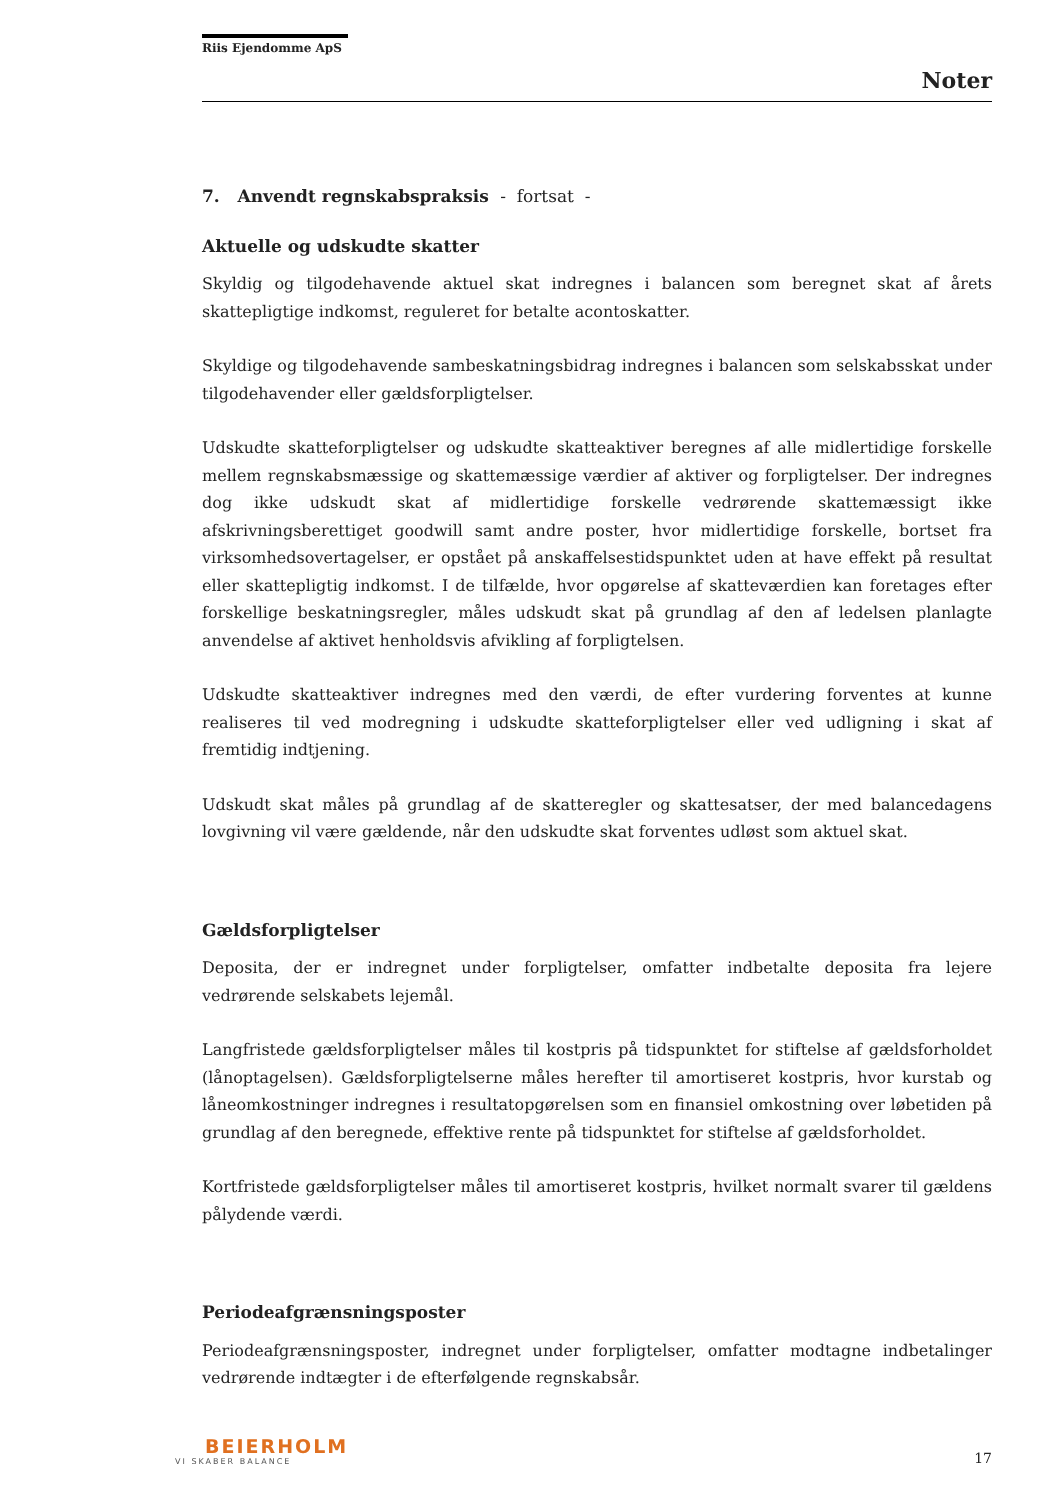Riis Ejendomme ApS
Noter
7. Anvendt regnskabspraksis - fortsat -
Aktuelle og udskudte skatter
Skyldig og tilgodehavende aktuel skat indregnes i balancen som beregnet skat af årets skattepligtige indkomst, reguleret for betalte acontoskatter.
Skyldige og tilgodehavende sambeskatningsbidrag indregnes i balancen som selskabsskat under tilgodehavender eller gældsforpligtelser.
Udskudte skatteforpligtelser og udskudte skatteaktiver beregnes af alle midlertidige forskelle mellem regnskabsmæssige og skattemæssige værdier af aktiver og forpligtelser. Der indregnes dog ikke udskudt skat af midlertidige forskelle vedrørende skattemæssigt ikke afskrivningsberettiget goodwill samt andre poster, hvor midlertidige forskelle, bortset fra virksomhedsovertagelser, er opstået på anskaffelsestidspunktet uden at have effekt på resultat eller skattepligtig indkomst. I de tilfælde, hvor opgørelse af skatteværdien kan foretages efter forskellige beskatningsregler, måles udskudt skat på grundlag af den af ledelsen planlagte anvendelse af aktivet henholdsvis afvikling af forpligtelsen.
Udskudte skatteaktiver indregnes med den værdi, de efter vurdering forventes at kunne realiseres til ved modregning i udskudte skatteforpligtelser eller ved udligning i skat af fremtidig indtjening.
Udskudt skat måles på grundlag af de skatteregler og skattesatser, der med balancedagens lovgivning vil være gældende, når den udskudte skat forventes udløst som aktuel skat.
Gældsforpligtelser
Deposita, der er indregnet under forpligtelser, omfatter indbetalte deposita fra lejere vedrørende selskabets lejemål.
Langfristede gældsforpligtelser måles til kostpris på tidspunktet for stiftelse af gældsforholdet (lånoptagelsen). Gældsforpligtelserne måles herefter til amortiseret kostpris, hvor kurstab og låneomkostninger indregnes i resultatopgørelsen som en finansiel omkostning over løbetiden på grundlag af den beregnede, effektive rente på tidspunktet for stiftelse af gældsforholdet.
Kortfristede gældsforpligtelser måles til amortiseret kostpris, hvilket normalt svarer til gældens pålydende værdi.
Periodeafgrænsningsposter
Periodeafgrænsningsposter, indregnet under forpligtelser, omfatter modtagne indbetalinger vedrørende indtægter i de efterfølgende regnskabsår.
BEIERHOLM
VI SKABER BALANCE
17